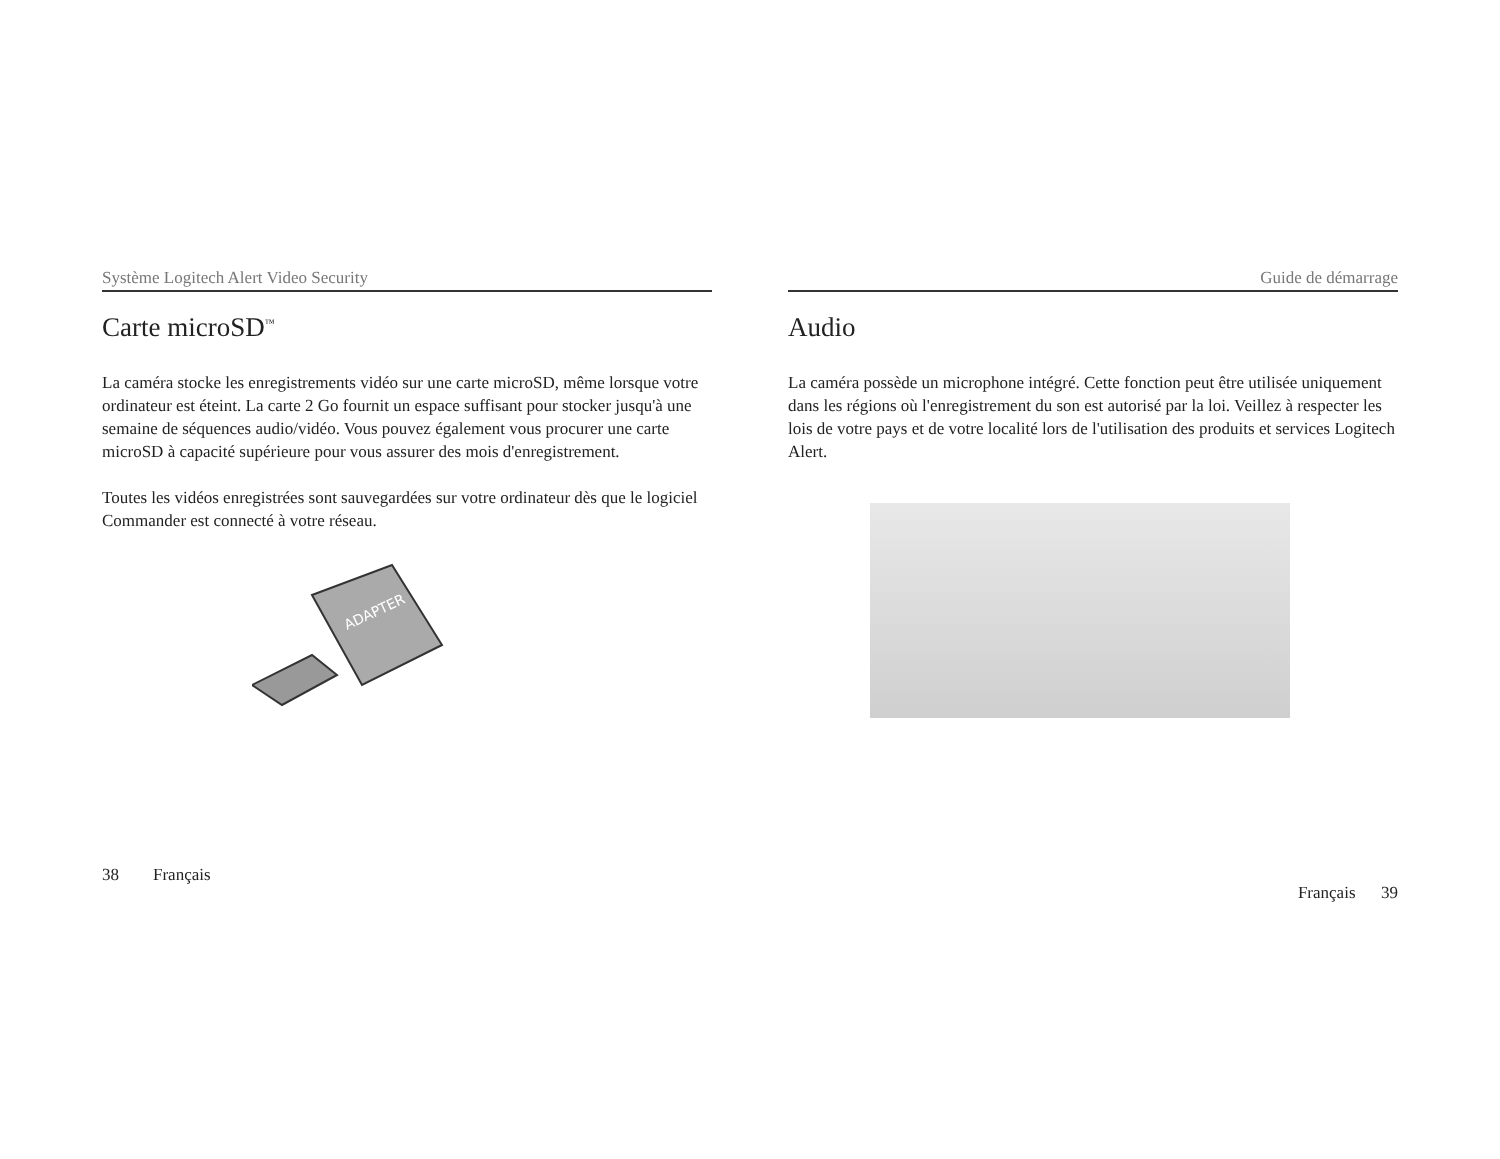Système Logitech Alert Video Security
Carte microSD<sup>™</sup>
La caméra stocke les enregistrements vidéo sur une carte microSD, même lorsque votre ordinateur est éteint. La carte 2 Go fournit un espace suffisant pour stocker jusqu'à une semaine de séquences audio/vidéo. Vous pouvez également vous procurer une carte microSD à capacité supérieure pour vous assurer des mois d'enregistrement.
Toutes les vidéos enregistrées sont sauvegardées sur votre ordinateur dès que le logiciel Commander est connecté à votre réseau.
ADAPTER
38 Français
Guide de démarrage
Audio
La caméra possède un microphone intégré. Cette fonction peut être utilisée uniquement dans les régions où l'enregistrement du son est autorisé par la loi. Veillez à respecter les lois de votre pays et de votre localité lors de l'utilisation des produits et services Logitech Alert.
Français 39